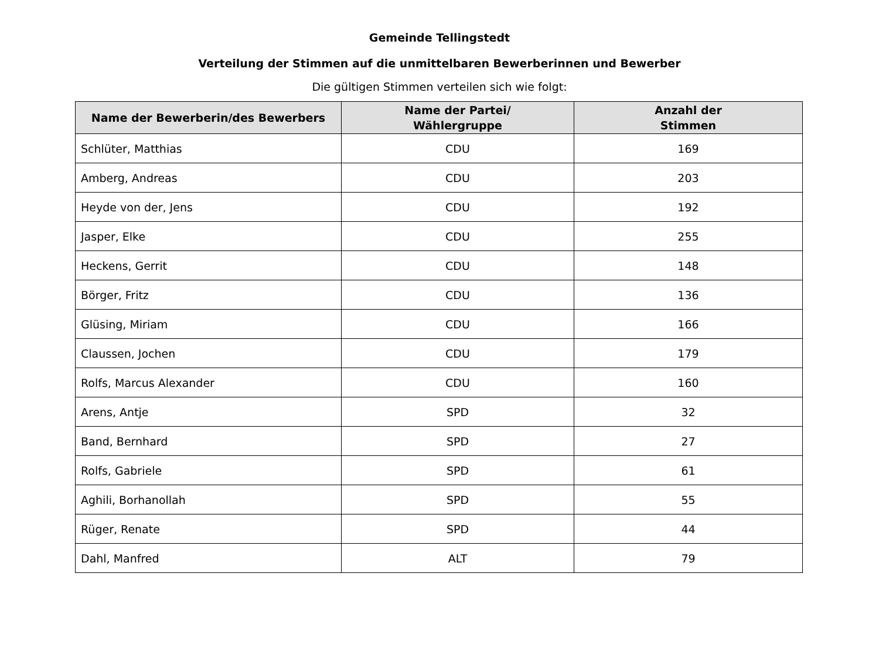Gemeinde Tellingstedt
Verteilung der Stimmen auf die unmittelbaren Bewerberinnen und Bewerber
Die gültigen Stimmen verteilen sich wie folgt:
| Name der Bewerberin/des Bewerbers | Name der Partei/ Wählergruppe | Anzahl der Stimmen |
| --- | --- | --- |
| Schlüter, Matthias | CDU | 169 |
| Amberg, Andreas | CDU | 203 |
| Heyde von der, Jens | CDU | 192 |
| Jasper, Elke | CDU | 255 |
| Heckens, Gerrit | CDU | 148 |
| Börger, Fritz | CDU | 136 |
| Glüsing, Miriam | CDU | 166 |
| Claussen, Jochen | CDU | 179 |
| Rolfs, Marcus Alexander | CDU | 160 |
| Arens, Antje | SPD | 32 |
| Band, Bernhard | SPD | 27 |
| Rolfs, Gabriele | SPD | 61 |
| Aghili, Borhanollah | SPD | 55 |
| Rüger, Renate | SPD | 44 |
| Dahl, Manfred | ALT | 79 |